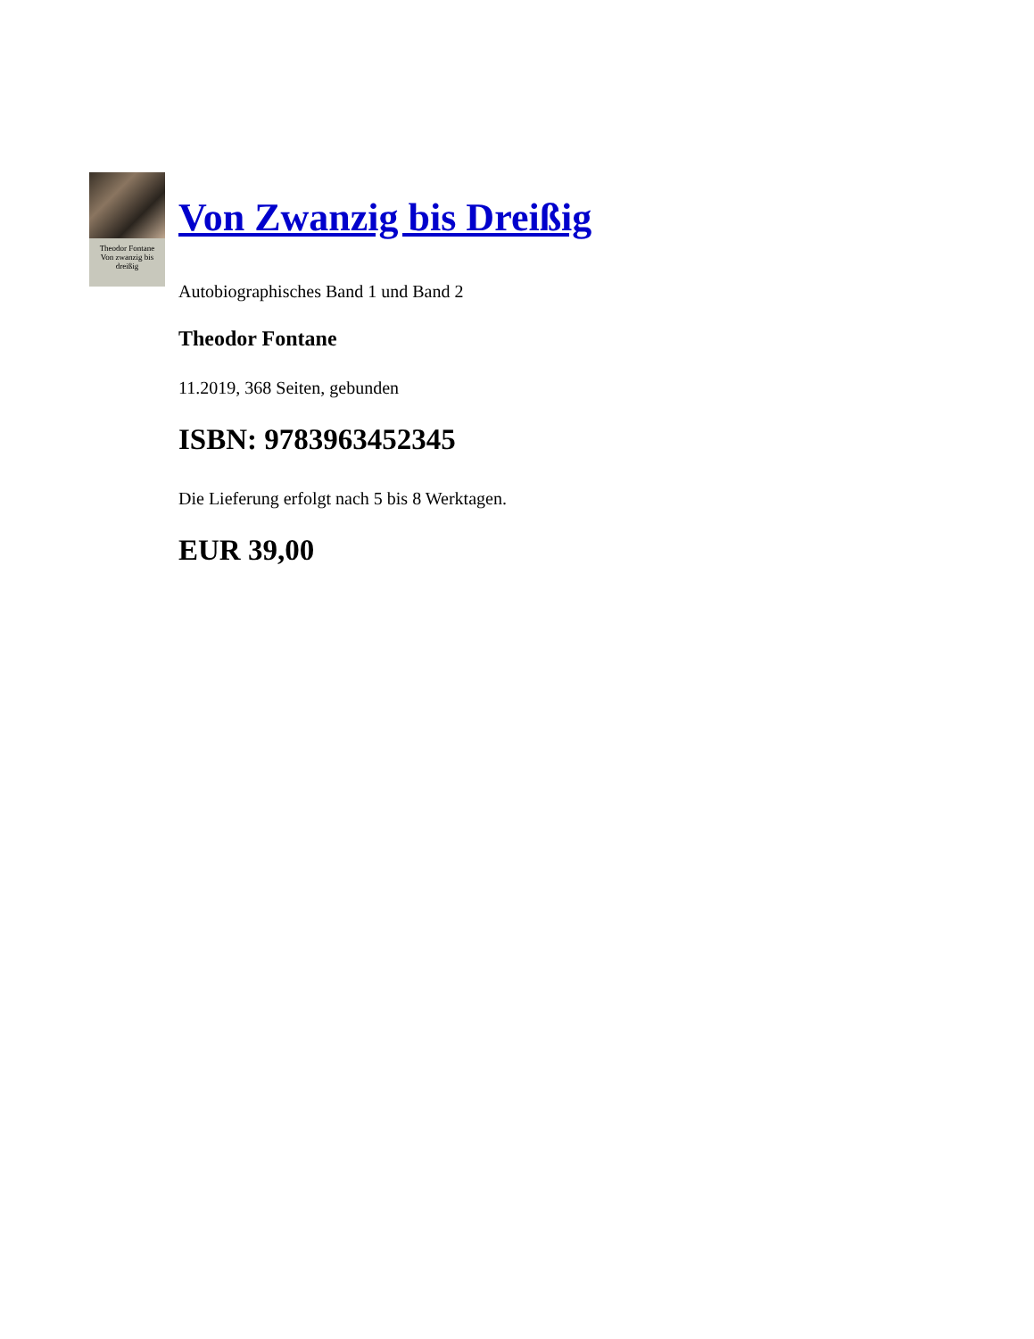Theodor Fontane
Von zwanzig bis dreißig
Von Zwanzig bis Dreißig
Autobiographisches Band 1 und Band 2
Theodor Fontane
11.2019, 368 Seiten, gebunden
ISBN: 9783963452345
Die Lieferung erfolgt nach 5 bis 8 Werktagen.
EUR 39,00